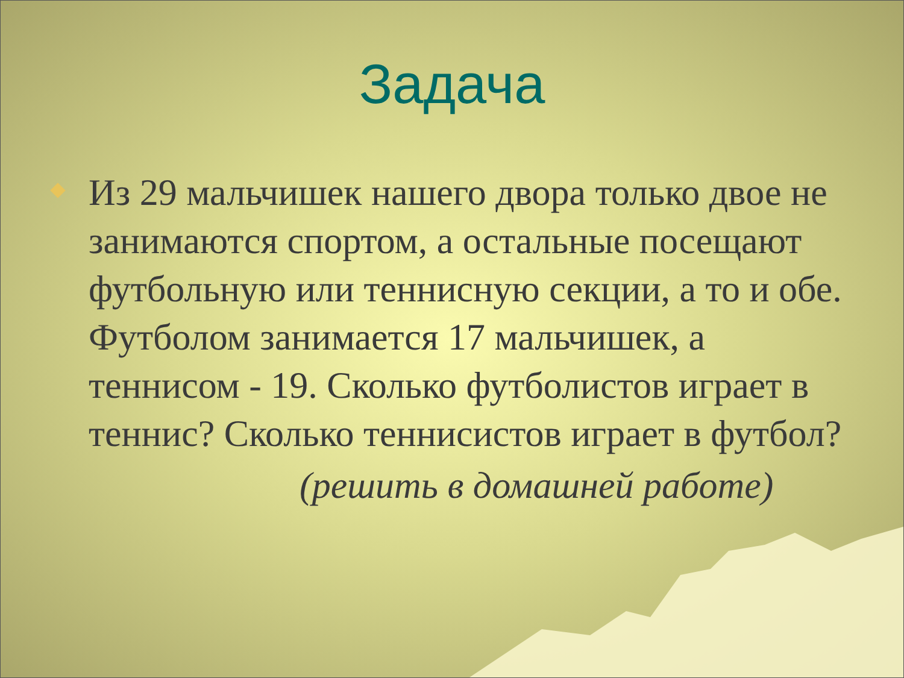Задача
Из 29 мальчишек нашего двора только двое не занимаются спортом, а остальные посещают футбольную или теннисную секции, а то и обе. Футболом занимается 17 мальчишек, а теннисом - 19. Сколько футболистов играет в теннис? Сколько теннисистов играет в футбол?
(решить в домашней работе)